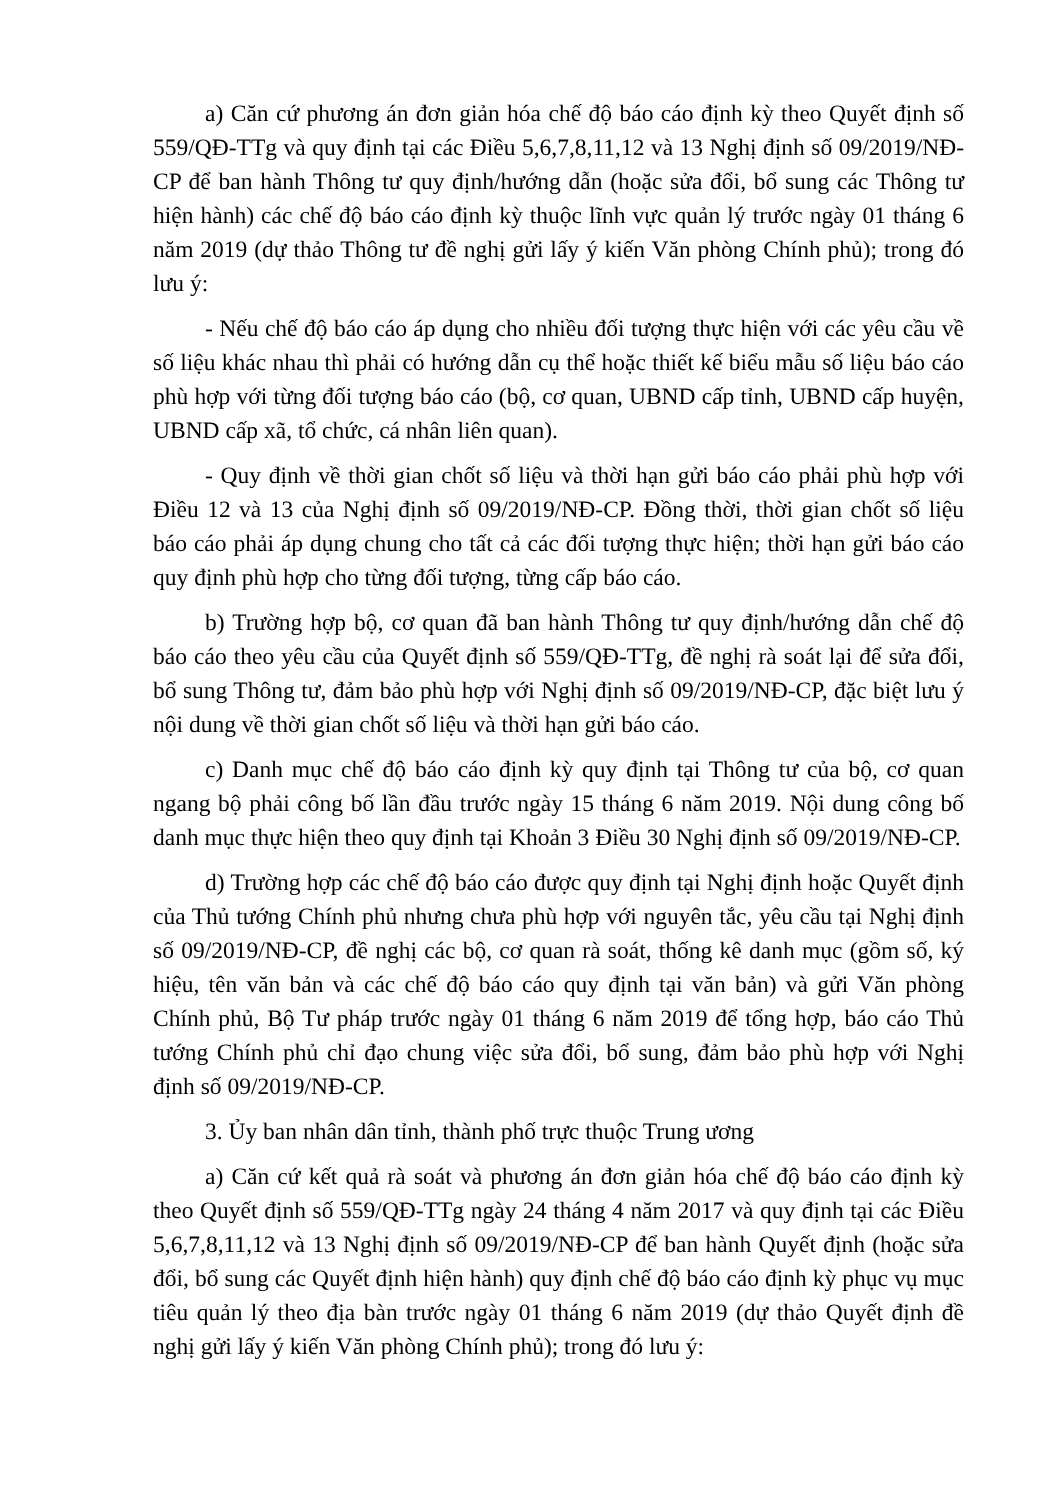a) Căn cứ phương án đơn giản hóa chế độ báo cáo định kỳ theo Quyết định số 559/QĐ-TTg và quy định tại các Điều 5,6,7,8,11,12 và 13 Nghị định số 09/2019/NĐ-CP để ban hành Thông tư quy định/hướng dẫn (hoặc sửa đổi, bổ sung các Thông tư hiện hành) các chế độ báo cáo định kỳ thuộc lĩnh vực quản lý trước ngày 01 tháng 6 năm 2019 (dự thảo Thông tư đề nghị gửi lấy ý kiến Văn phòng Chính phủ); trong đó lưu ý:
- Nếu chế độ báo cáo áp dụng cho nhiều đối tượng thực hiện với các yêu cầu về số liệu khác nhau thì phải có hướng dẫn cụ thể hoặc thiết kế biểu mẫu số liệu báo cáo phù hợp với từng đối tượng báo cáo (bộ, cơ quan, UBND cấp tỉnh, UBND cấp huyện, UBND cấp xã, tổ chức, cá nhân liên quan).
- Quy định về thời gian chốt số liệu và thời hạn gửi báo cáo phải phù hợp với Điều 12 và 13 của Nghị định số 09/2019/NĐ-CP. Đồng thời, thời gian chốt số liệu báo cáo phải áp dụng chung cho tất cả các đối tượng thực hiện; thời hạn gửi báo cáo quy định phù hợp cho từng đối tượng, từng cấp báo cáo.
b) Trường hợp bộ, cơ quan đã ban hành Thông tư quy định/hướng dẫn chế độ báo cáo theo yêu cầu của Quyết định số 559/QĐ-TTg, đề nghị rà soát lại để sửa đổi, bổ sung Thông tư, đảm bảo phù hợp với Nghị định số 09/2019/NĐ-CP, đặc biệt lưu ý nội dung về thời gian chốt số liệu và thời hạn gửi báo cáo.
c) Danh mục chế độ báo cáo định kỳ quy định tại Thông tư của bộ, cơ quan ngang bộ phải công bố lần đầu trước ngày 15 tháng 6 năm 2019. Nội dung công bố danh mục thực hiện theo quy định tại Khoản 3 Điều 30 Nghị định số 09/2019/NĐ-CP.
d) Trường hợp các chế độ báo cáo được quy định tại Nghị định hoặc Quyết định của Thủ tướng Chính phủ nhưng chưa phù hợp với nguyên tắc, yêu cầu tại Nghị định số 09/2019/NĐ-CP, đề nghị các bộ, cơ quan rà soát, thống kê danh mục (gồm số, ký hiệu, tên văn bản và các chế độ báo cáo quy định tại văn bản) và gửi Văn phòng Chính phủ, Bộ Tư pháp trước ngày 01 tháng 6 năm 2019 để tổng hợp, báo cáo Thủ tướng Chính phủ chỉ đạo chung việc sửa đổi, bổ sung, đảm bảo phù hợp với Nghị định số 09/2019/NĐ-CP.
3. Ủy ban nhân dân tỉnh, thành phố trực thuộc Trung ương
a) Căn cứ kết quả rà soát và phương án đơn giản hóa chế độ báo cáo định kỳ theo Quyết định số 559/QĐ-TTg ngày 24 tháng 4 năm 2017 và quy định tại các Điều 5,6,7,8,11,12 và 13 Nghị định số 09/2019/NĐ-CP để ban hành Quyết định (hoặc sửa đổi, bổ sung các Quyết định hiện hành) quy định chế độ báo cáo định kỳ phục vụ mục tiêu quản lý theo địa bàn trước ngày 01 tháng 6 năm 2019 (dự thảo Quyết định đề nghị gửi lấy ý kiến Văn phòng Chính phủ); trong đó lưu ý: